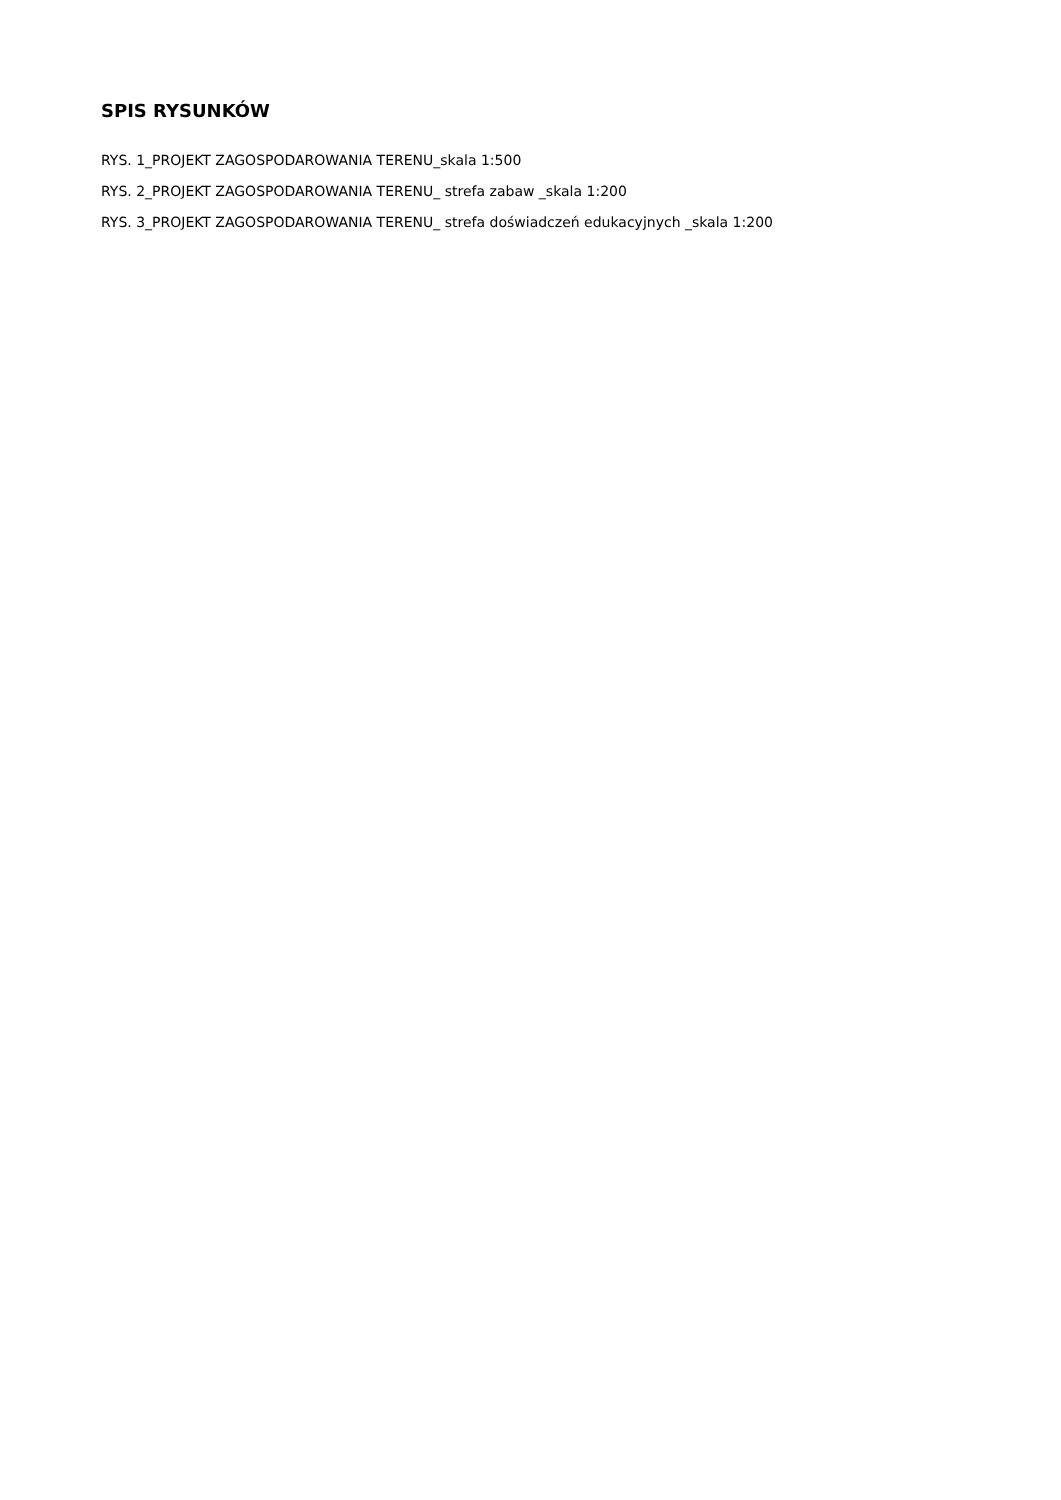SPIS RYSUNKÓW
RYS. 1_PROJEKT ZAGOSPODAROWANIA TERENU_skala 1:500
RYS. 2_PROJEKT ZAGOSPODAROWANIA TERENU_ strefa zabaw _skala 1:200
RYS. 3_PROJEKT ZAGOSPODAROWANIA TERENU_ strefa doświadczeń edukacyjnych _skala 1:200